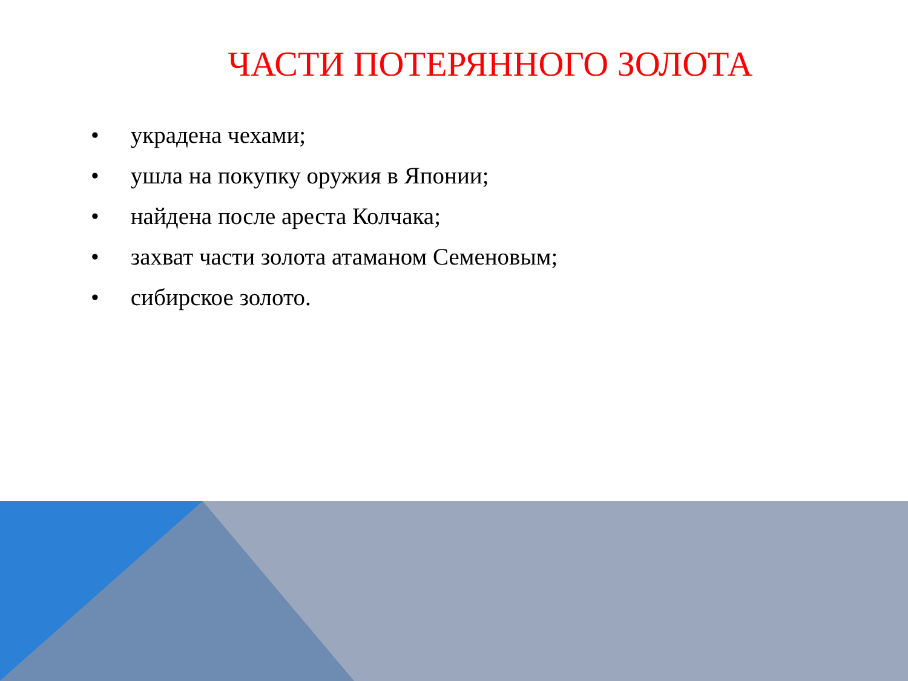ЧАСТИ ПОТЕРЯННОГО ЗОЛОТА
• украдена чехами;
• ушла на покупку оружия в Японии;
• найдена после ареста Колчака;
• захват части золота атаманом Семеновым;
• сибирское золото.